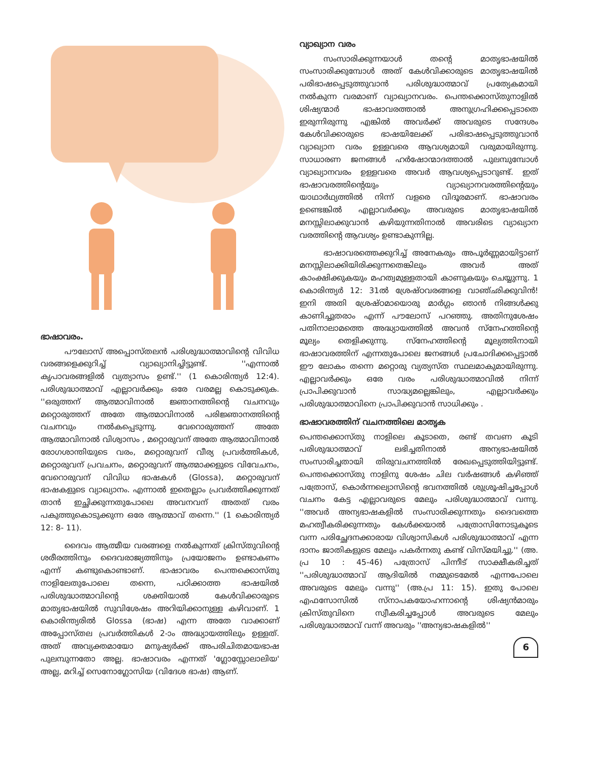ഭാഷാവരം.
പൗലോസ് അപ്പൊസ്തലൻ പരിശുദ്ധാത്മാവിന്റെ വിവിധ വരങ്ങളെക്കുറിച്ച് വ്യാഖ്യാനിച്ചിട്ടുണ്ട്. ''എന്നാൽ കൃപാവരങ്ങളിൽ വ്യത്യാസം ഉണ്ട്.'' (1 കൊരിന്ത്യർ 12:4). പരിശുദ്ധാത്മാവ് എല്ലാവർക്കും ഒരേ വരമല്ല കൊടുക്കുക. ''ഒരുത്തന് ആത്മാവിനാൽ ജ്ഞാനത്തിന്റെ വചനവും മറ്റൊരുത്തന് അതേ ആത്മാവിനാൽ പരിജ്ഞാനത്തിന്റെ വചനവും നൽകപ്പെടുന്നു. വേറൊരുത്തന് അതേ ആത്മാവിനാൽ വിശ്വാസം , മറ്റൊരുവന് അതേ ആത്മാവിനാൽ രോഗശാന്തിയുടെ വരം, മറ്റൊരുവന് വീര്യ പ്രവർത്തികൾ, മറ്റൊരുവന് പ്രവചനം, മറ്റൊരുവന് ആത്മാക്കളുടെ വിവേചനം, വേറൊരുവന് വിവിധ ഭാഷകൾ (Glossa), മറ്റൊരുവന് ഭാഷകളുടെ വ്യാഖ്യാനം. എന്നാൽ ഇതെല്ലാം പ്രവർത്തിക്കുന്നത് താൻ ഇച്ഛിക്കുന്നതുപോലെ അവനവന് അതത് വരം പകുത്തുകൊടുക്കുന്ന ഒരേ ആത്മാവ് തന്നെ.'' (1 കൊരിന്ത്യർ 12: 8- 11).
ദൈവം ആത്മീയ വരങ്ങളെ നൽകുന്നത് ക്രിസ്തുവിന്റെ ശരീരത്തിനും ദൈവരാജ്യത്തിനും പ്രയോജനം ഉണ്ടാകണം എന്ന് കണ്ടുകൊണ്ടാണ്. ഭാഷാവരം പെന്തക്കൊസ്തു നാളിലേതുപോലെ തന്നെ, പഠിക്കാത്ത ഭാഷയിൽ പരിശുദ്ധാത്മാവിന്റെ ശക്തിയാൽ കേൾവിക്കാരുടെ മാതൃഭാഷയിൽ സുവിശേഷം അറിയിക്കാനുള്ള കഴിവാണ്. 1 കൊരിന്ത്യരിൽ Glossa (ഭാഷ) എന്ന അതേ വാക്കാണ് അപ്പോസ്തല പ്രവർത്തികൾ 2-ാം അദ്ധ്യായത്തിലും ഉള്ളത്. അത് അവ്യക്തമായോ മനുഷ്യർക്ക് അപരിചിതമായഭാഷ പുലമ്പുന്നതോ അല്ല. ഭാഷാവരം എന്നത് 'ഗ്ലോസ്സോലാലിയ' അല്ല, മറിച്ച് സെനോഗ്ലോസിയ (വിദേശ ഭാഷ) ആണ്.
വ്യാഖ്യാന വരം
സംസാരിക്കുന്നയാൾ തന്റെ മാതൃഭാഷയിൽ സംസാരിക്കുമ്പോൾ അത് കേൾവിക്കാരുടെ മാതൃഭാഷയിൽ പരിഭാഷപ്പെടുത്തുവാൻ പരിശുദ്ധാത്മാവ് പ്രത്യേകമായി നൽകുന്ന വരമാണ് വ്യാഖ്യാനവരം. പെന്തക്കൊസ്തുനാളിൽ ശിഷ്യന്മാർ ഭാഷാവരത്താൽ അനുഗ്രഹിക്കപ്പെടാതെ ഇരുന്നിരുന്നു എങ്കിൽ അവർക്ക് അവരുടെ സന്ദേശം കേൾവിക്കാരുടെ ഭാഷയിലേക്ക് പരിഭാഷപ്പെടുത്തുവാൻ വ്യാഖ്യാന വരം ഉള്ളവരെ ആവശ്യമായി വരുമായിരുന്നു. സാധാരണ ജനങ്ങൾ ഹർഷോന്മാദത്താൽ പുലമ്പുമ്പോൾ വ്യാഖ്യാനവരം ഉള്ളവരെ അവർ ആവശ്യപ്പെടാറുണ്ട്. ഇത് ഭാഷാവരത്തിന്റെയും വ്യാഖ്യാനവരത്തിന്റെയും യാഥാർഥ്യത്തിൽ നിന്ന് വളരെ വിദൂരമാണ്. ഭാഷാവരം ഉണ്ടെങ്കിൽ എല്ലാവർക്കും അവരുടെ മാതൃഭാഷയിൽ മനസ്സിലാക്കുവാൻ കഴിയുന്നതിനാൽ അവരിടെ വ്യാഖ്യാന വരത്തിന്റെ ആവശ്യം ഉണ്ടാകുന്നില്ല.
ഭാഷാവരത്തെക്കുറിച്ച് അനേകരും അപൂർണ്ണമായിട്ടാണ് മനസ്സിലാക്കിയിരിക്കുന്നതെങ്കിലും അവർ അത് കാംക്ഷിക്കുകയും മഹത്വമുള്ളതായി കാണുകയും ചെയ്യുന്നു. 1 കൊരിന്ത്യർ 12: 31ൽ ശ്രേഷ്ഠവരങ്ങളെ വാഞ്ഛിക്കുവിൻ! ഇനി അതി ശ്രേഷ്ഠമായൊരു മാർഗ്ഗം ഞാൻ നിങ്ങൾക്കു കാണിച്ചുതരാം എന്ന് പൗലോസ് പറഞ്ഞു. അതിനുശേഷം പതിനാലാമത്തെ അദ്ധ്യായത്തിൽ അവൻ സ്നേഹത്തിന്റെ മൂല്യം തെളിക്കുന്നു. സ്നേഹത്തിന്റെ മൂല്യത്തിനായി ഭാഷാവരത്തിന് എന്നതുപോലെ ജനങ്ങൾ പ്രചോദിക്കപ്പെട്ടാൽ ഈ ലോകം തന്നെ മറ്റൊരു വ്യത്യസ്ത സ്ഥലമാകുമായിരുന്നു. എല്ലാവർക്കും ഒരേ വരം പരിശുദ്ധാത്മാവിൽ നിന്ന് പ്രാപിക്കുവാൻ സാദ്ധ്യമല്ലെങ്കിലും, എല്ലാവർക്കും പരിശുദ്ധാത്മാവിനെ പ്രാപിക്കുവാൻ സാധിക്കും .
ഭാഷാവരത്തിന് വചനത്തിലെ മാതൃക
പെന്തക്കൊസ്തു നാളിലെ കൂടാതെ, രണ്ട് തവണ കൂടി പരിശുദ്ധാത്മാവ് ലഭിച്ചതിനാൽ അന്യഭാഷയിൽ സംസാരിച്ചതായി തിരുവചനത്തിൽ രേഖപ്പെടുത്തിയിട്ടുണ്ട്. പെന്തക്കൊസ്തു നാളിനു ശേഷം ചില വർഷങ്ങൾ കഴിഞ്ഞ് പത്രോസ്, കൊർന്നല്യൊസിന്റെ ഭവനത്തിൽ ശുശ്രൂഷിച്ചപ്പോൾ വചനം കേട്ട എല്ലാവരുടെ മേലും പരിശുദ്ധാത്മാവ് വന്നു. ''അവർ അന്യഭാഷകളിൽ സംസാരിക്കുന്നതും ദൈവത്തെ മഹത്വീകരിക്കുന്നതും കേൾക്കയാൽ പത്രോസിനോടുകൂടെ വന്ന പരിച്ഛേദനക്കാരായ വിശ്വാസികൾ പരിശുദ്ധാത്മാവ് എന്ന ദാനം ജാതികളുടെ മേലും പകർന്നതു കണ്ട് വിസ്മയിച്ചു.'' (അ. പ്ര 10 : 45-46) പത്രോസ് പിന്നീട് സാക്ഷീകരിച്ചത് ''പരിശുദ്ധാത്മാവ് ആദിയിൽ നമ്മുടെമേൽ എന്നപോലെ അവരുടെ മേലും വന്നു'' (അ.പ്ര 11: 15). ഇതു പോലെ എഫസോസിൽ സ്നാപകയോഹന്നാന്റെ ശിഷ്യൻമാരും ക്രിസ്തുവിനെ സ്വീകരിച്ചപ്പോൾ അവരുടെ മേലും പരിശുദ്ധാത്മാവ് വന്ന് അവരും ''അന്യഭാഷകളിൽ''
6